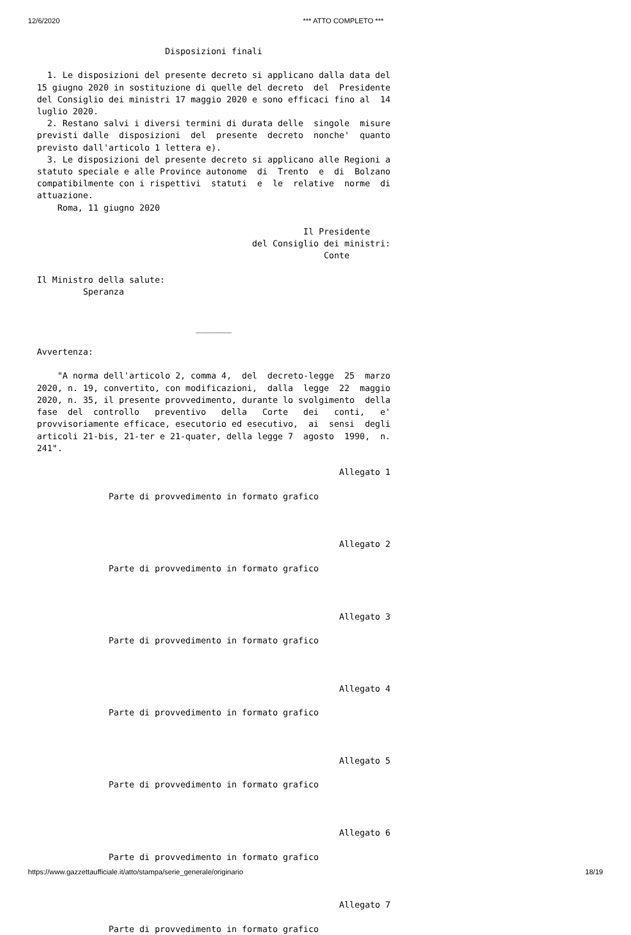12/6/2020 *** ATTO COMPLETO ***
                         Disposizioni finali

  1. Le disposizioni del presente decreto si applicano dalla data del
15 giugno 2020 in sostituzione di quelle del decreto  del  Presidente
del Consiglio dei ministri 17 maggio 2020 e sono efficaci fino al  14
luglio 2020.
  2. Restano salvi i diversi termini di durata delle  singole  misure
previsti dalle  disposizioni  del  presente  decreto  nonche'  quanto
previsto dall'articolo 1 lettera e).
  3. Le disposizioni del presente decreto si applicano alle Regioni a
statuto speciale e alle Province autonome  di  Trento  e  di  Bolzano
compatibilmente con i rispettivi  statuti  e  le  relative  norme  di
attuazione.
    Roma, 11 giugno 2020

                                                    Il Presidente
                                          del Consiglio dei ministri:
                                                        Conte

Il Ministro della salute:
         Speranza


                               _______

Avvertenza:

    "A norma dell'articolo 2, comma 4,  del  decreto-legge  25  marzo
2020, n. 19, convertito, con modificazioni,  dalla  legge  22  maggio
2020, n. 35, il presente provvedimento, durante lo svolgimento  della
fase  del  controllo   preventivo   della   Corte   dei   conti,   e'
provvisoriamente efficace, esecutorio ed esecutivo,  ai  sensi  degli
articoli 21-bis, 21-ter e 21-quater, della legge 7  agosto  1990,  n.
241".

                                                           Allegato 1

              Parte di provvedimento in formato grafico



                                                           Allegato 2

              Parte di provvedimento in formato grafico



                                                           Allegato 3

              Parte di provvedimento in formato grafico



                                                           Allegato 4

              Parte di provvedimento in formato grafico



                                                           Allegato 5

              Parte di provvedimento in formato grafico



                                                           Allegato 6

              Parte di provvedimento in formato grafico



                                                           Allegato 7

              Parte di provvedimento in formato grafico
https://www.gazzettaufficiale.it/atto/stampa/serie_generale/originario 18/19